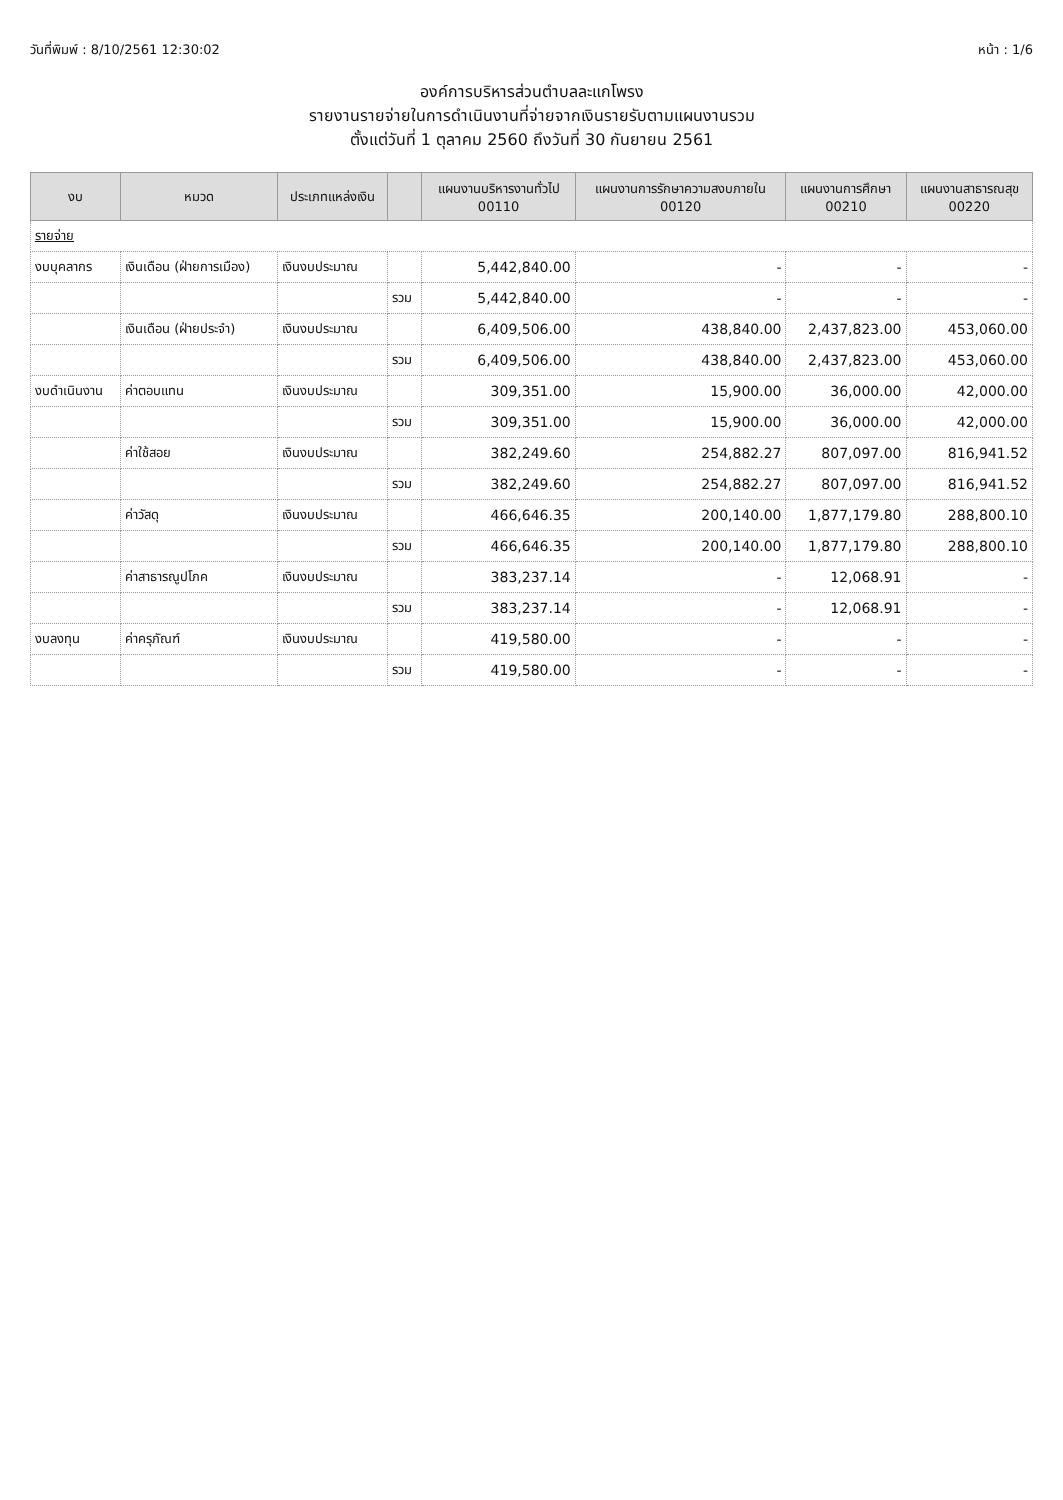วันที่พิมพ์ : 8/10/2561 12:30:02 หน้า : 1/6
องค์การบริหารส่วนตำบลละแกโพรง
รายงานรายจ่ายในการดำเนินงานที่จ่ายจากเงินรายรับตามแผนงานรวม
ตั้งแต่วันที่ 1 ตุลาคม 2560 ถึงวันที่ 30 กันยายน 2561
| งบ | หมวด | ประเภทแหล่งเงิน | | แผนงานบริหารงานทั่วไป 00110 | แผนงานการรักษาความสงบภายใน 00120 | แผนงานการศึกษา 00210 | แผนงานสาธารณสุข 00220 |
| --- | --- | --- | --- | --- | --- | --- | --- |
| รายจ่าย | | | | | | | |
| งบบุคลากร | เงินเดือน (ฝ่ายการเมือง) | เงินงบประมาณ | | 5,442,840.00 | - | - | - |
| | | | รวม | 5,442,840.00 | - | - | - |
| | เงินเดือน (ฝ่ายประจำ) | เงินงบประมาณ | | 6,409,506.00 | 438,840.00 | 2,437,823.00 | 453,060.00 |
| | | | รวม | 6,409,506.00 | 438,840.00 | 2,437,823.00 | 453,060.00 |
| งบดำเนินงาน | ค่าตอบแทน | เงินงบประมาณ | | 309,351.00 | 15,900.00 | 36,000.00 | 42,000.00 |
| | | | รวม | 309,351.00 | 15,900.00 | 36,000.00 | 42,000.00 |
| | ค่าใช้สอย | เงินงบประมาณ | | 382,249.60 | 254,882.27 | 807,097.00 | 816,941.52 |
| | | | รวม | 382,249.60 | 254,882.27 | 807,097.00 | 816,941.52 |
| | ค่าวัสดุ | เงินงบประมาณ | | 466,646.35 | 200,140.00 | 1,877,179.80 | 288,800.10 |
| | | | รวม | 466,646.35 | 200,140.00 | 1,877,179.80 | 288,800.10 |
| | ค่าสาธารณูปโภค | เงินงบประมาณ | | 383,237.14 | - | 12,068.91 | - |
| | | | รวม | 383,237.14 | - | 12,068.91 | - |
| งบลงทุน | ค่าครุภัณฑ์ | เงินงบประมาณ | | 419,580.00 | - | - | - |
| | | | รวม | 419,580.00 | - | - | - |